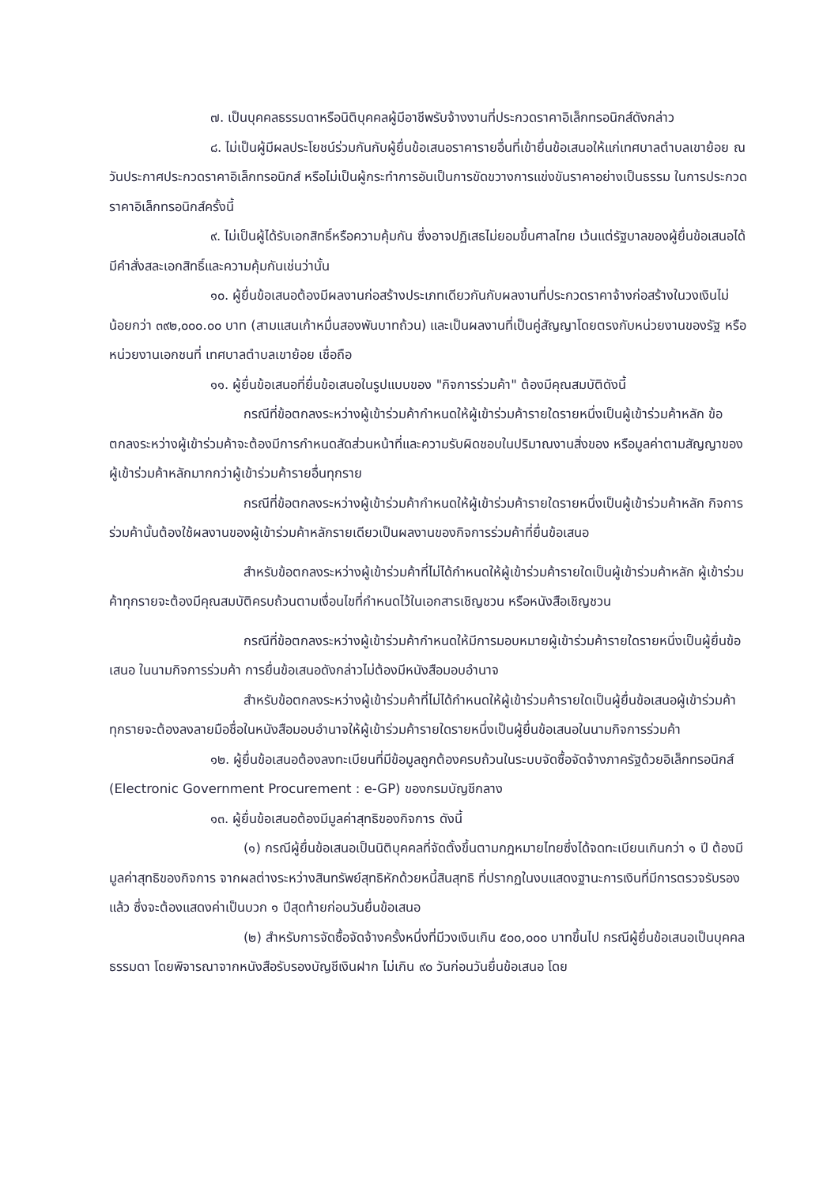๗. เป็นบุคคลธรรมดาหรือนิติบุคคลผู้มีอาชีพรับจ้างงานที่ประกวดราคาอิเล็กทรอนิกส์ดังกล่าว
๘. ไม่เป็นผู้มีผลประโยชน์ร่วมกันกับผู้ยื่นข้อเสนอราคารายอื่นที่เข้ายื่นข้อเสนอให้แก่เทศบาลตำบลเขาย้อย ณ วันประกาศประกวดราคาอิเล็กทรอนิกส์ หรือไม่เป็นผู้กระทำการอันเป็นการขัดขวางการแข่งขันราคาอย่างเป็นธรรม ในการประกวดราคาอิเล็กทรอนิกส์ครั้งนี้
๙. ไม่เป็นผู้ได้รับเอกสิทธิ์หรือความคุ้มกัน ซึ่งอาจปฏิเสธไม่ยอมขึ้นศาลไทย เว้นแต่รัฐบาลของผู้ยื่นข้อเสนอได้มีคำสั่งสละเอกสิทธิ์และความคุ้มกันเช่นว่านั้น
๑๐. ผู้ยื่นข้อเสนอต้องมีผลงานก่อสร้างประเภทเดียวกันกับผลงานที่ประกวดราคาจ้างก่อสร้างในวงเงินไม่น้อยกว่า ๓๙๒,๐๐๐.๐๐ บาท (สามแสนเก้าหมื่นสองพันบาทถ้วน) และเป็นผลงานที่เป็นคู่สัญญาโดยตรงกับหน่วยงานของรัฐ หรือหน่วยงานเอกชนที่ เทศบาลตำบลเขาย้อย เชื่อถือ
๑๑. ผู้ยื่นข้อเสนอที่ยื่นข้อเสนอในรูปแบบของ "กิจการร่วมค้า" ต้องมีคุณสมบัติดังนี้
กรณีที่ข้อตกลงระหว่างผู้เข้าร่วมค้ากำหนดให้ผู้เข้าร่วมค้ารายใดรายหนึ่งเป็นผู้เข้าร่วมค้าหลัก ข้อตกลงระหว่างผู้เข้าร่วมค้าจะต้องมีการกำหนดสัดส่วนหน้าที่และความรับผิดชอบในปริมาณงานสิ่งของ หรือมูลค่าตามสัญญาของผู้เข้าร่วมค้าหลักมากกว่าผู้เข้าร่วมค้ารายอื่นทุกราย
กรณีที่ข้อตกลงระหว่างผู้เข้าร่วมค้ากำหนดให้ผู้เข้าร่วมค้ารายใดรายหนึ่งเป็นผู้เข้าร่วมค้าหลัก กิจการร่วมค้านั้นต้องใช้ผลงานของผู้เข้าร่วมค้าหลักรายเดียวเป็นผลงานของกิจการร่วมค้าที่ยื่นข้อเสนอ
สำหรับข้อตกลงระหว่างผู้เข้าร่วมค้าที่ไม่ได้กำหนดให้ผู้เข้าร่วมค้ารายใดเป็นผู้เข้าร่วมค้าหลัก ผู้เข้าร่วมค้าทุกรายจะต้องมีคุณสมบัติครบถ้วนตามเงื่อนไขที่กำหนดไว้ในเอกสารเชิญชวน หรือหนังสือเชิญชวน
กรณีที่ข้อตกลงระหว่างผู้เข้าร่วมค้ากำหนดให้มีการมอบหมายผู้เข้าร่วมค้ารายใดรายหนึ่งเป็นผู้ยื่นข้อเสนอ ในนามกิจการร่วมค้า การยื่นข้อเสนอดังกล่าวไม่ต้องมีหนังสือมอบอำนาจ
สำหรับข้อตกลงระหว่างผู้เข้าร่วมค้าที่ไม่ได้กำหนดให้ผู้เข้าร่วมค้ารายใดเป็นผู้ยื่นข้อเสนอผู้เข้าร่วมค้าทุกรายจะต้องลงลายมือชื่อในหนังสือมอบอำนาจให้ผู้เข้าร่วมค้ารายใดรายหนึ่งเป็นผู้ยื่นข้อเสนอในนามกิจการร่วมค้า
๑๒. ผู้ยื่นข้อเสนอต้องลงทะเบียนที่มีข้อมูลถูกต้องครบถ้วนในระบบจัดซื้อจัดจ้างภาครัฐด้วยอิเล็กทรอนิกส์ (Electronic Government Procurement : e-GP) ของกรมบัญชีกลาง
๑๓. ผู้ยื่นข้อเสนอต้องมีมูลค่าสุทธิของกิจการ ดังนี้
(๑) กรณีผู้ยื่นข้อเสนอเป็นนิติบุคคลที่จัดตั้งขึ้นตามกฎหมายไทยซึ่งได้จดทะเบียนเกินกว่า ๑ ปี ต้องมีมูลค่าสุทธิของกิจการ จากผลต่างระหว่างสินทรัพย์สุทธิหักด้วยหนี้สินสุทธิ ที่ปรากฏในงบแสดงฐานะการเงินที่มีการตรวจรับรองแล้ว ซึ่งจะต้องแสดงค่าเป็นบวก ๑ ปีสุดท้ายก่อนวันยื่นข้อเสนอ
(๒) สำหรับการจัดซื้อจัดจ้างครั้งหนึ่งที่มีวงเงินเกิน ๕๐๐,๐๐๐ บาทขึ้นไป กรณีผู้ยื่นข้อเสนอเป็นบุคคลธรรมดา โดยพิจารณาจากหนังสือรับรองบัญชีเงินฝาก ไม่เกิน ๙๐ วันก่อนวันยื่นข้อเสนอ โดย